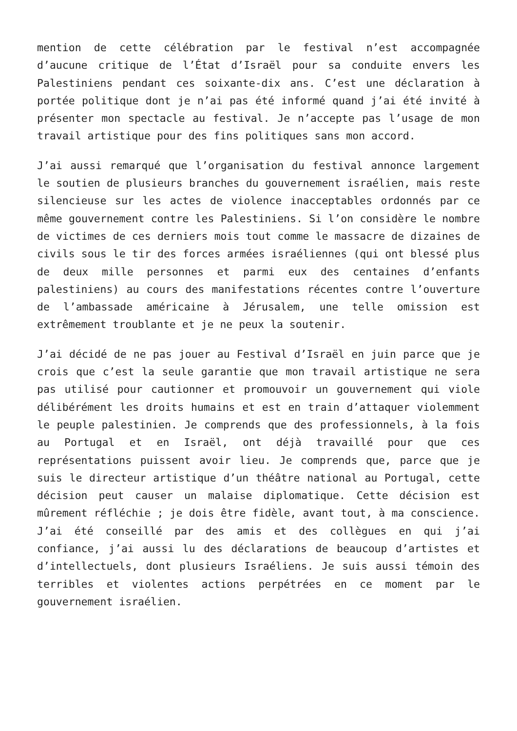mention de cette célébration par le festival n’est accompagnée d’aucune critique de l’État d’Israël pour sa conduite envers les Palestiniens pendant ces soixante-dix ans. C’est une déclaration à portée politique dont je n’ai pas été informé quand j’ai été invité à présenter mon spectacle au festival. Je n’accepte pas l’usage de mon travail artistique pour des fins politiques sans mon accord.
J’ai aussi remarqué que l’organisation du festival annonce largement le soutien de plusieurs branches du gouvernement israélien, mais reste silencieuse sur les actes de violence inacceptables ordonnés par ce même gouvernement contre les Palestiniens. Si l’on considère le nombre de victimes de ces derniers mois tout comme le massacre de dizaines de civils sous le tir des forces armées israéliennes (qui ont blessé plus de deux mille personnes et parmi eux des centaines d’enfants palestiniens) au cours des manifestations récentes contre l’ouverture de l’ambassade américaine à Jérusalem, une telle omission est extrêmement troublante et je ne peux la soutenir.
J’ai décidé de ne pas jouer au Festival d’Israël en juin parce que je crois que c’est la seule garantie que mon travail artistique ne sera pas utilisé pour cautionner et promouvoir un gouvernement qui viole délibérément les droits humains et est en train d’attaquer violemment le peuple palestinien. Je comprends que des professionnels, à la fois au Portugal et en Israël, ont déjà travaillé pour que ces représentations puissent avoir lieu. Je comprends que, parce que je suis le directeur artistique d’un théâtre national au Portugal, cette décision peut causer un malaise diplomatique. Cette décision est mûrement réfléchie ; je dois être fidèle, avant tout, à ma conscience. J’ai été conseillé par des amis et des collègues en qui j’ai confiance, j’ai aussi lu des déclarations de beaucoup d’artistes et d’intellectuels, dont plusieurs Israéliens. Je suis aussi témoin des terribles et violentes actions perpétrées en ce moment par le gouvernement israélien.